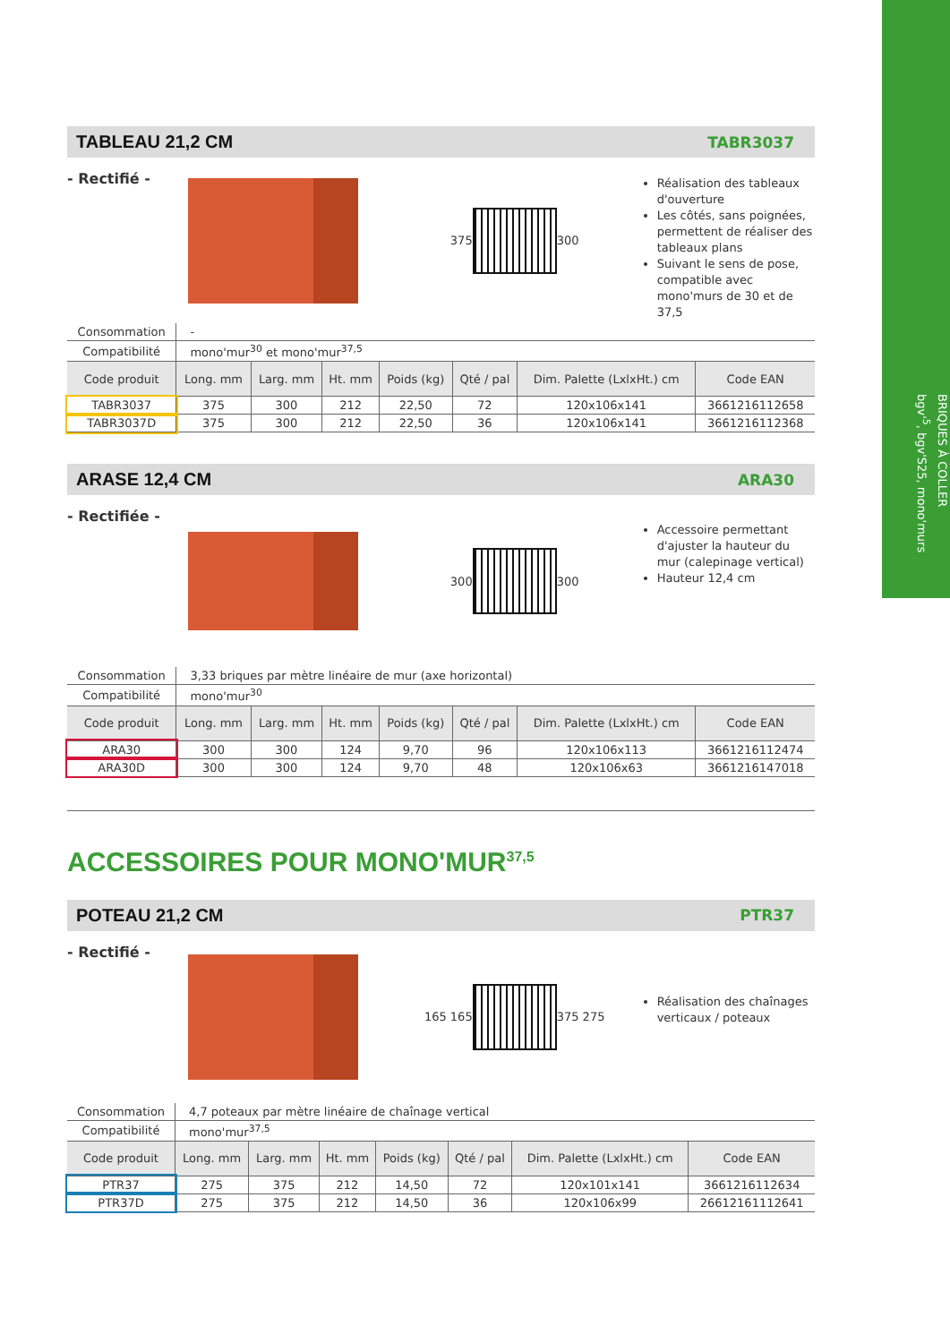BRIQUES À COLLER
bgv'<sup>5</sup>, bgv'S25, mono'murs
TABLEAU 21,2 CM
TABR3037
- Rectifié -
375 300
Réalisation des tableaux d'ouverture
Les côtés, sans poignées, permettent de réaliser des tableaux plans
Suivant le sens de pose, compatible avec mono'murs de 30 et de 37,5
| Consommation | - | | | | | | |
| Compatibilité | mono'mur<sup>30</sup> et mono'mur<sup>37,5</sup> | | | | | | |
| Code produit | Long. mm | Larg. mm | Ht. mm | Poids (kg) | Qté / pal | Dim. Palette (LxlxHt.) cm | Code EAN |
| TABR3037 | 375 | 300 | 212 | 22,50 | 72 | 120x106x141 | 3661216112658 |
| TABR3037D | 375 | 300 | 212 | 22,50 | 36 | 120x106x141 | 3661216112368 |
ARASE 12,4 CM
ARA30
- Rectifiée -
300 300
Accessoire permettant d'ajuster la hauteur du mur (calepinage vertical)
Hauteur 12,4 cm
| Consommation | 3,33 briques par mètre linéaire de mur (axe horizontal) | | | | | | |
| Compatibilité | mono'mur<sup>30</sup> | | | | | | |
| Code produit | Long. mm | Larg. mm | Ht. mm | Poids (kg) | Qté / pal | Dim. Palette (LxlxHt.) cm | Code EAN |
| ARA30 | 300 | 300 | 124 | 9,70 | 96 | 120x106x113 | 3661216112474 |
| ARA30D | 300 | 300 | 124 | 9,70 | 48 | 120x106x63 | 3661216147018 |
ACCESSOIRES POUR MONO'MUR<sup>37,5</sup>
POTEAU 21,2 CM
PTR37
- Rectifié -
165 165 375 275
Réalisation des chaînages verticaux / poteaux
| Consommation | 4,7 poteaux par mètre linéaire de chaînage vertical | | | | | | |
| Compatibilité | mono'mur<sup>37,5</sup> | | | | | | |
| Code produit | Long. mm | Larg. mm | Ht. mm | Poids (kg) | Qté / pal | Dim. Palette (LxlxHt.) cm | Code EAN |
| PTR37 | 275 | 375 | 212 | 14,50 | 72 | 120x101x141 | 3661216112634 |
| PTR37D | 275 | 375 | 212 | 14,50 | 36 | 120x106x99 | 26612161112641 |